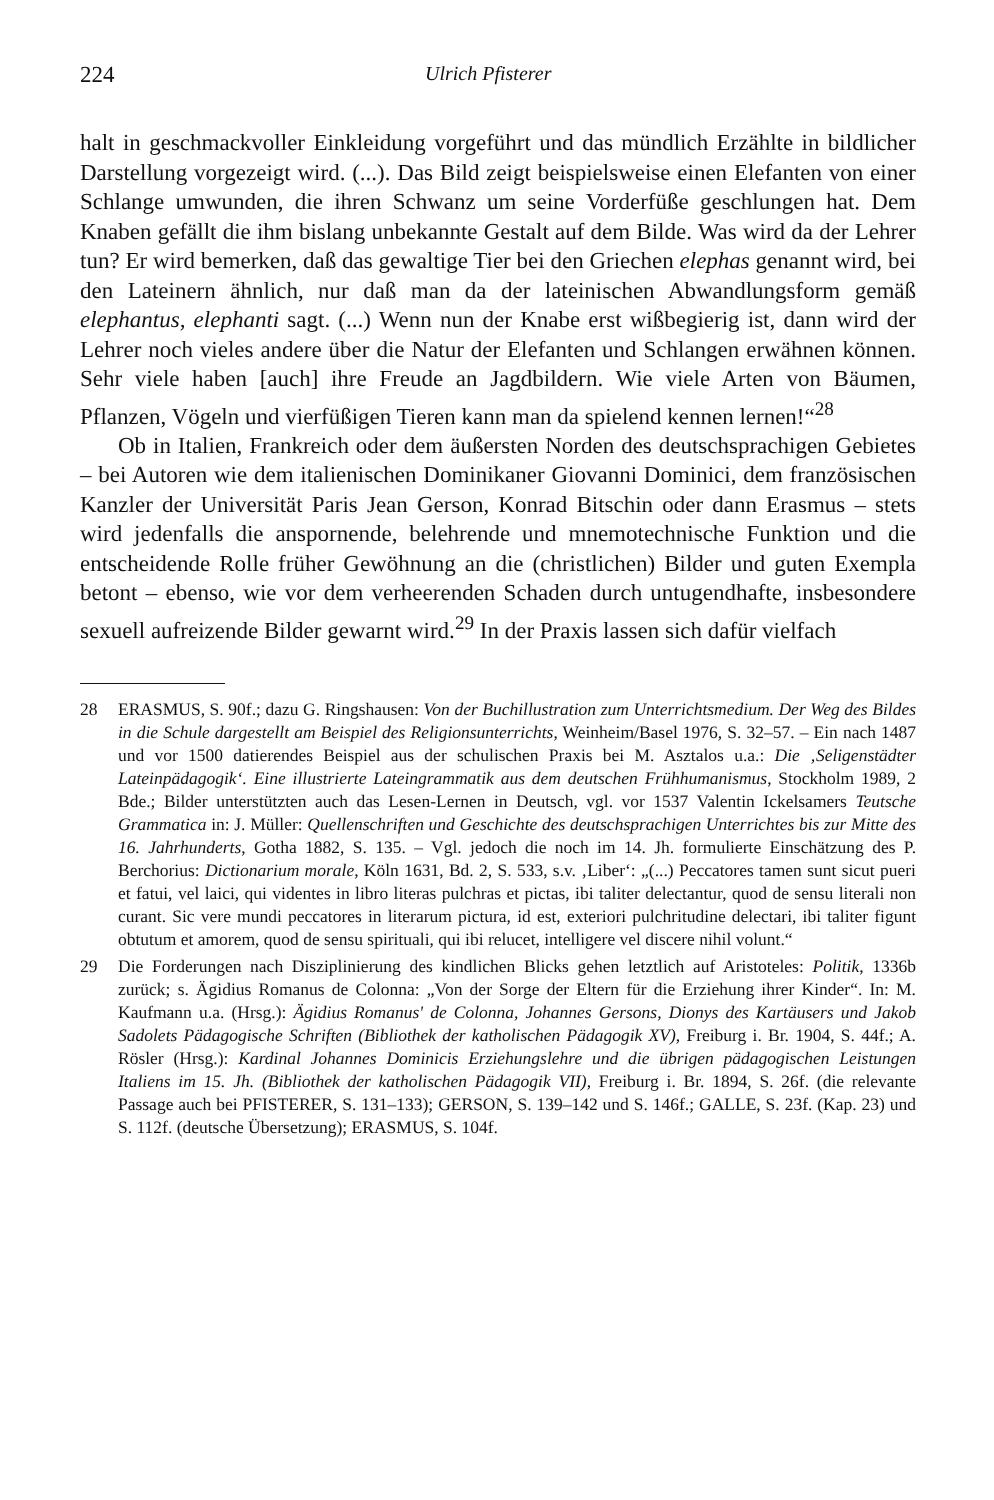224 Ulrich Pfisterer
halt in geschmackvoller Einkleidung vorgeführt und das mündlich Erzählte in bildlicher Darstellung vorgezeigt wird. (...). Das Bild zeigt beispielsweise einen Elefanten von einer Schlange umwunden, die ihren Schwanz um seine Vorderfüße geschlungen hat. Dem Knaben gefällt die ihm bislang unbekannte Gestalt auf dem Bilde. Was wird da der Lehrer tun? Er wird bemerken, daß das gewaltige Tier bei den Griechen elephas genannt wird, bei den Lateinern ähnlich, nur daß man da der lateinischen Abwandlungsform gemäß elephantus, elephanti sagt. (...) Wenn nun der Knabe erst wißbegierig ist, dann wird der Lehrer noch vieles andere über die Natur der Elefanten und Schlangen erwähnen können. Sehr viele haben [auch] ihre Freude an Jagdbildern. Wie viele Arten von Bäumen, Pflanzen, Vögeln und vierfüßigen Tieren kann man da spielend kennen lernen!“<sup>28</sup>
Ob in Italien, Frankreich oder dem äußersten Norden des deutschsprachigen Gebietes – bei Autoren wie dem italienischen Dominikaner Giovanni Dominici, dem französischen Kanzler der Universität Paris Jean Gerson, Konrad Bitschin oder dann Erasmus – stets wird jedenfalls die anspornende, belehrende und mnemotechnische Funktion und die entscheidende Rolle früher Gewöhnung an die (christlichen) Bilder und guten Exempla betont – ebenso, wie vor dem verheerenden Schaden durch untugendhafte, insbesondere sexuell aufreizende Bilder gewarnt wird.<sup>29</sup> In der Praxis lassen sich dafür vielfach
28 ERASMUS, S. 90f.; dazu G. Ringshausen: Von der Buchillustration zum Unterrichtsmedium. Der Weg des Bildes in die Schule dargestellt am Beispiel des Religionsunterrichts, Weinheim/Basel 1976, S. 32–57. – Ein nach 1487 und vor 1500 datierendes Beispiel aus der schulischen Praxis bei M. Asztalos u.a.: Die ‚Seligenstädter Lateinpädagogik‘. Eine illustrierte Lateingrammatik aus dem deutschen Frühhumanismus, Stockholm 1989, 2 Bde.; Bilder unterstützten auch das Lesen-Lernen in Deutsch, vgl. vor 1537 Valentin Ickelsamers Teutsche Grammatica in: J. Müller: Quellenschriften und Geschichte des deutschsprachigen Unterrichtes bis zur Mitte des 16. Jahrhunderts, Gotha 1882, S. 135. – Vgl. jedoch die noch im 14. Jh. formulierte Einschätzung des P. Berchorius: Dictionarium morale, Köln 1631, Bd. 2, S. 533, s.v. ‚Liber‘: „(...) Peccatores tamen sunt sicut pueri et fatui, vel laici, qui videntes in libro literas pulchras et pictas, ibi taliter delectantur, quod de sensu literali non curant. Sic vere mundi peccatores in literarum pictura, id est, exteriori pulchritudine delectari, ibi taliter figunt obtutum et amorem, quod de sensu spirituali, qui ibi relucet, intelligere vel discere nihil volunt.“
29 Die Forderungen nach Disziplinierung des kindlichen Blicks gehen letztlich auf Aristoteles: Politik, 1336b zurück; s. Ägidius Romanus de Colonna: „Von der Sorge der Eltern für die Erziehung ihrer Kinder“. In: M. Kaufmann u.a. (Hrsg.): Ägidius Romanus' de Colonna, Johannes Gersons, Dionys des Kartäusers und Jakob Sadolets Pädagogische Schriften (Bibliothek der katholischen Pädagogik XV), Freiburg i. Br. 1904, S. 44f.; A. Rösler (Hrsg.): Kardinal Johannes Dominicis Erziehungslehre und die übrigen pädagogischen Leistungen Italiens im 15. Jh. (Bibliothek der katholischen Pädagogik VII), Freiburg i. Br. 1894, S. 26f. (die relevante Passage auch bei PFISTERER, S. 131–133); GERSON, S. 139–142 und S. 146f.; GALLE, S. 23f. (Kap. 23) und S. 112f. (deutsche Übersetzung); ERASMUS, S. 104f.